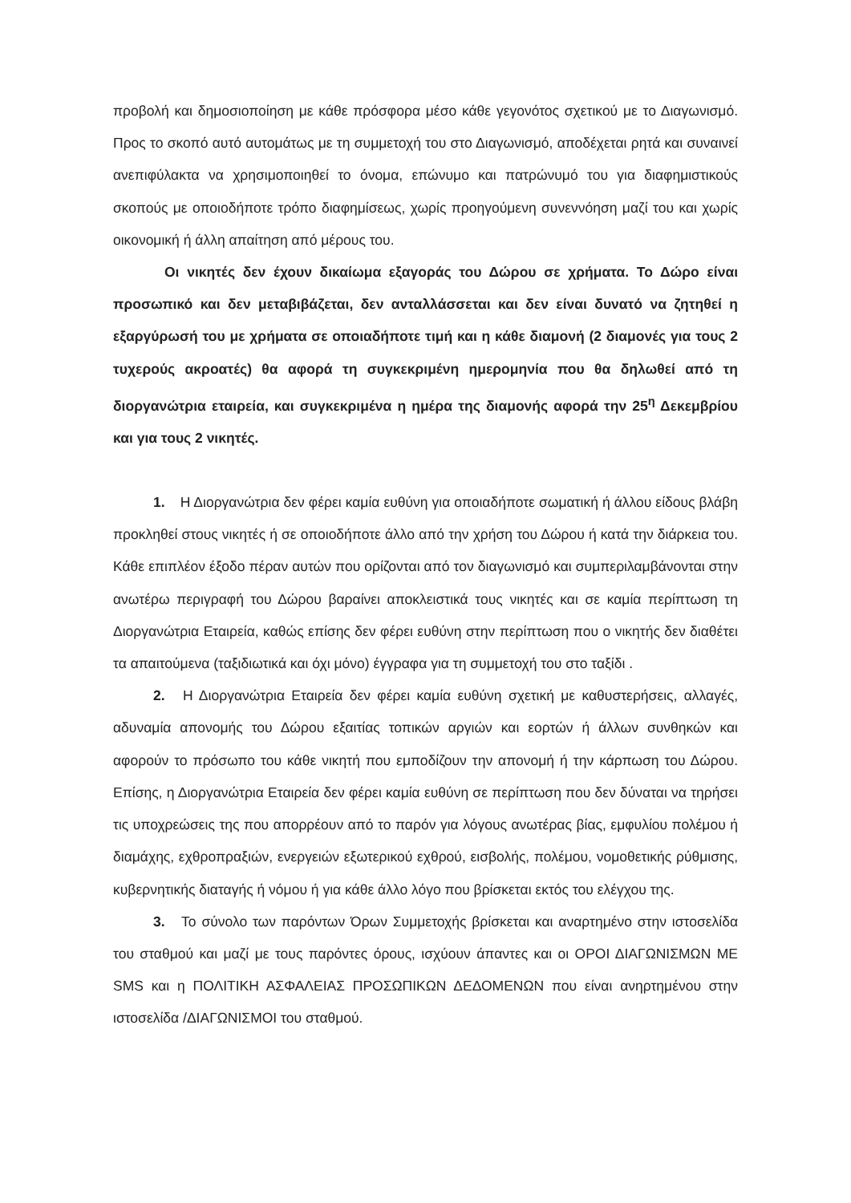προβολή και δημοσιοποίηση με κάθε πρόσφορα μέσο κάθε γεγονότος σχετικού με το Διαγωνισμό. Προς το σκοπό αυτό αυτομάτως με τη συμμετοχή του στο Διαγωνισμό, αποδέχεται ρητά και συναινεί ανεπιφύλακτα να χρησιμοποιηθεί το όνομα, επώνυμο και πατρώνυμό του για διαφημιστικούς σκοπούς με οποιοδήποτε τρόπο διαφημίσεως, χωρίς προηγούμενη συνεννόηση μαζί του και χωρίς οικονομική ή άλλη απαίτηση από μέρους του.
Οι νικητές δεν έχουν δικαίωμα εξαγοράς του Δώρου σε χρήματα. Το Δώρο είναι προσωπικό και δεν μεταβιβάζεται, δεν ανταλλάσσεται και δεν είναι δυνατό να ζητηθεί η εξαργύρωσή του με χρήματα σε οποιαδήποτε τιμή και η κάθε διαμονή (2 διαμονές για τους 2 τυχερούς ακροατές) θα αφορά τη συγκεκριμένη ημερομηνία που θα δηλωθεί από τη διοργανώτρια εταιρεία, και συγκεκριμένα η ημέρα της διαμονής αφορά την 25<sup>η</sup> Δεκεμβρίου και για τους 2 νικητές.
1. Η Διοργανώτρια δεν φέρει καμία ευθύνη για οποιαδήποτε σωματική ή άλλου είδους βλάβη προκληθεί στους νικητές ή σε οποιοδήποτε άλλο από την χρήση του Δώρου ή κατά την διάρκεια του. Κάθε επιπλέον έξοδο πέραν αυτών που ορίζονται από τον διαγωνισμό και συμπεριλαμβάνονται στην ανωτέρω περιγραφή του Δώρου βαραίνει αποκλειστικά τους νικητές και σε καμία περίπτωση τη Διοργανώτρια Εταιρεία, καθώς επίσης δεν φέρει ευθύνη στην περίπτωση που ο νικητής δεν διαθέτει τα απαιτούμενα (ταξιδιωτικά και όχι μόνο) έγγραφα για τη συμμετοχή του στο ταξίδι .
2. Η Διοργανώτρια Εταιρεία δεν φέρει καμία ευθύνη σχετική με καθυστερήσεις, αλλαγές, αδυναμία απονομής του Δώρου εξαιτίας τοπικών αργιών και εορτών ή άλλων συνθηκών και αφορούν το πρόσωπο του κάθε νικητή που εμποδίζουν την απονομή ή την κάρπωση του Δώρου. Επίσης, η Διοργανώτρια Εταιρεία δεν φέρει καμία ευθύνη σε περίπτωση που δεν δύναται να τηρήσει τις υποχρεώσεις της που απορρέουν από το παρόν για λόγους ανωτέρας βίας, εμφυλίου πολέμου ή διαμάχης, εχθροπραξιών, ενεργειών εξωτερικού εχθρού, εισβολής, πολέμου, νομοθετικής ρύθμισης, κυβερνητικής διαταγής ή νόμου ή για κάθε άλλο λόγο που βρίσκεται εκτός του ελέγχου της.
3. Το σύνολο των παρόντων Όρων Συμμετοχής βρίσκεται και αναρτημένο στην ιστοσελίδα του σταθμού και μαζί με τους παρόντες όρους, ισχύουν άπαντες και οι ΟΡΟΙ ΔΙΑΓΩΝΙΣΜΩΝ ΜΕ SMS και η ΠΟΛΙΤΙΚΗ ΑΣΦΑΛΕΙΑΣ ΠΡΟΣΩΠΙΚΩΝ ΔΕΔΟΜΕΝΩΝ που είναι ανηρτημένου στην ιστοσελίδα /ΔΙΑΓΩΝΙΣΜΟΙ του σταθμού.